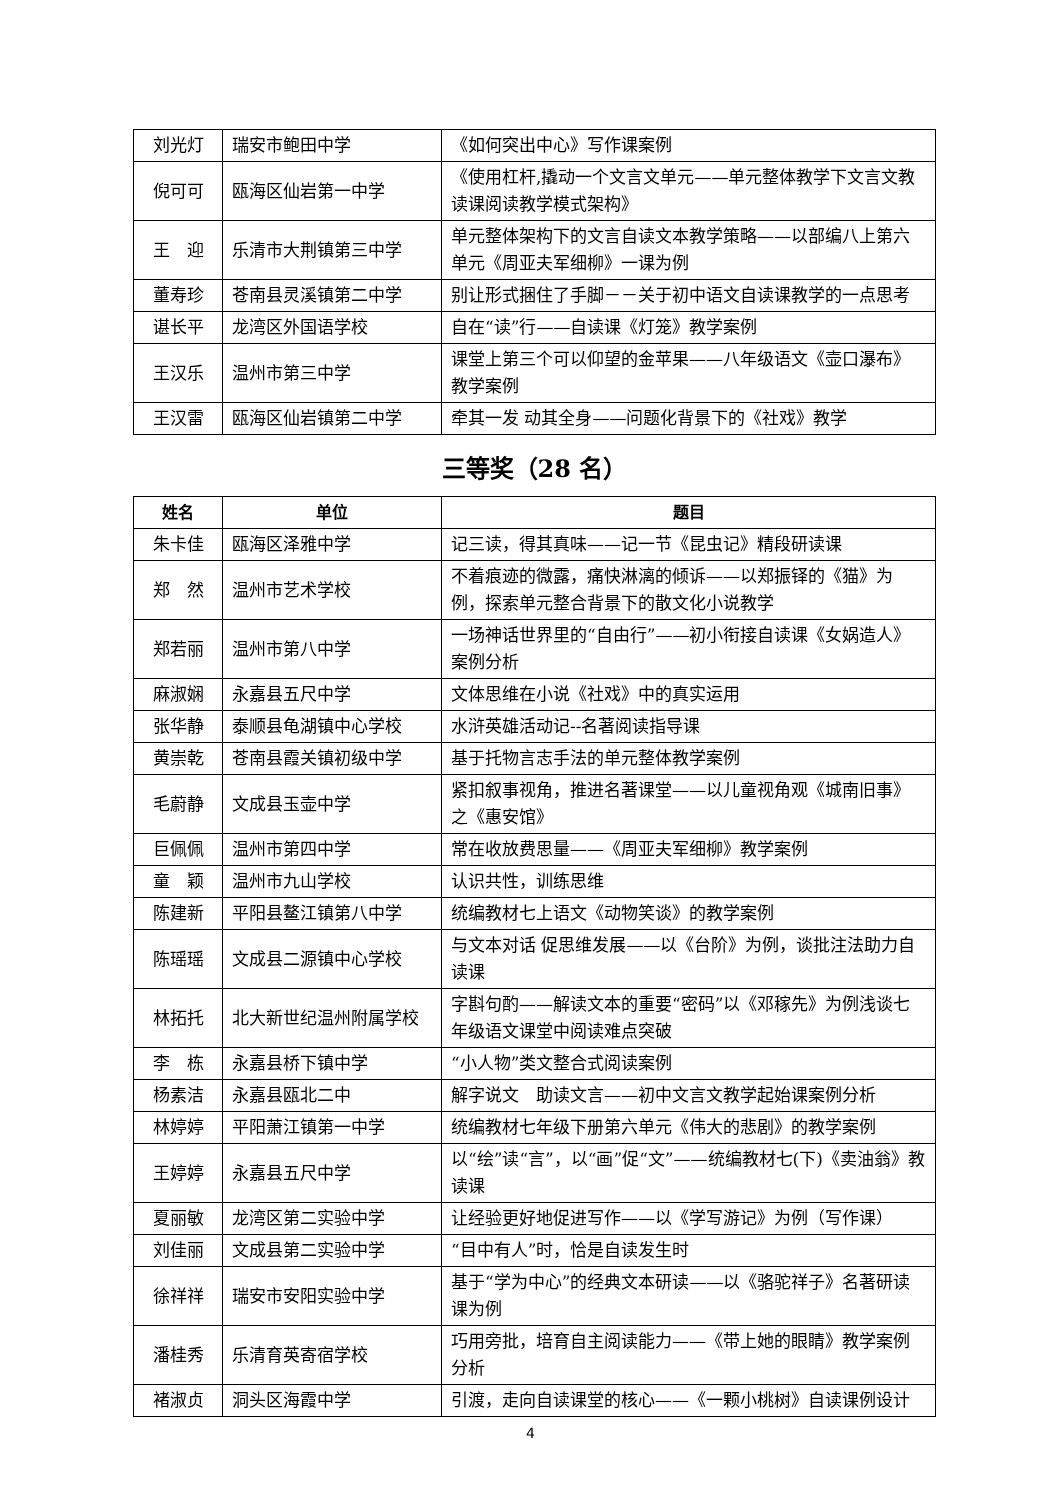| 刘光灯 | 瑞安市鲍田中学 | 《如何突出中心》写作课案例 |
| 倪可可 | 瓯海区仙岩第一中学 | 《使用杠杆,撬动一个文言文单元——单元整体教学下文言文教读课阅读教学模式架构》 |
| 王 迎 | 乐清市大荆镇第三中学 | 单元整体架构下的文言自读文本教学策略——以部编八上第六单元《周亚夫军细柳》一课为例 |
| 董寿珍 | 苍南县灵溪镇第二中学 | 别让形式捆住了手脚－－关于初中语文自读课教学的一点思考 |
| 谌长平 | 龙湾区外国语学校 | 自在“读”行——自读课《灯笼》教学案例 |
| 王汉乐 | 温州市第三中学 | 课堂上第三个可以仰望的金苹果——八年级语文《壶口瀑布》教学案例 |
| 王汉雷 | 瓯海区仙岩镇第二中学 | 牵其一发 动其全身——问题化背景下的《社戏》教学 |
三等奖（28 名）
| 姓名 | 单位 | 题目 |
| --- | --- | --- |
| 朱卡佳 | 瓯海区泽雅中学 | 记三读，得其真味——记一节《昆虫记》精段研读课 |
| 郑 然 | 温州市艺术学校 | 不着痕迹的微露，痛快淋漓的倾诉——以郑振铎的《猫》为例，探索单元整合背景下的散文化小说教学 |
| 郑若丽 | 温州市第八中学 | 一场神话世界里的“自由行”——初小衔接自读课《女娲造人》案例分析 |
| 麻淑娴 | 永嘉县五尺中学 | 文体思维在小说《社戏》中的真实运用 |
| 张华静 | 泰顺县龟湖镇中心学校 | 水浒英雄活动记--名著阅读指导课 |
| 黄崇乾 | 苍南县霞关镇初级中学 | 基于托物言志手法的单元整体教学案例 |
| 毛蔚静 | 文成县玉壶中学 | 紧扣叙事视角，推进名著课堂——以儿童视角观《城南旧事》之《惠安馆》 |
| 巨佩佩 | 温州市第四中学 | 常在收放费思量——《周亚夫军细柳》教学案例 |
| 童 颖 | 温州市九山学校 | 认识共性，训练思维 |
| 陈建新 | 平阳县鳌江镇第八中学 | 统编教材七上语文《动物笑谈》的教学案例 |
| 陈瑶瑶 | 文成县二源镇中心学校 | 与文本对话 促思维发展——以《台阶》为例，谈批注法助力自读课 |
| 林拓托 | 北大新世纪温州附属学校 | 字斟句酌——解读文本的重要“密码”以《邓稼先》为例浅谈七年级语文课堂中阅读难点突破 |
| 李 栋 | 永嘉县桥下镇中学 | “小人物”类文整合式阅读案例 |
| 杨素洁 | 永嘉县瓯北二中 | 解字说文 助读文言——初中文言文教学起始课案例分析 |
| 林婷婷 | 平阳萧江镇第一中学 | 统编教材七年级下册第六单元《伟大的悲剧》的教学案例 |
| 王婷婷 | 永嘉县五尺中学 | 以“绘”读“言”，以“画”促“文”——统编教材七(下)《卖油翁》教读课 |
| 夏丽敏 | 龙湾区第二实验中学 | 让经验更好地促进写作——以《学写游记》为例（写作课） |
| 刘佳丽 | 文成县第二实验中学 | “目中有人”时，恰是自读发生时 |
| 徐祥祥 | 瑞安市安阳实验中学 | 基于“学为中心”的经典文本研读——以《骆驼祥子》名著研读课为例 |
| 潘桂秀 | 乐清育英寄宿学校 | 巧用旁批，培育自主阅读能力——《带上她的眼睛》教学案例分析 |
| 褚淑贞 | 洞头区海霞中学 | 引渡，走向自读课堂的核心——《一颗小桃树》自读课例设计 |
4